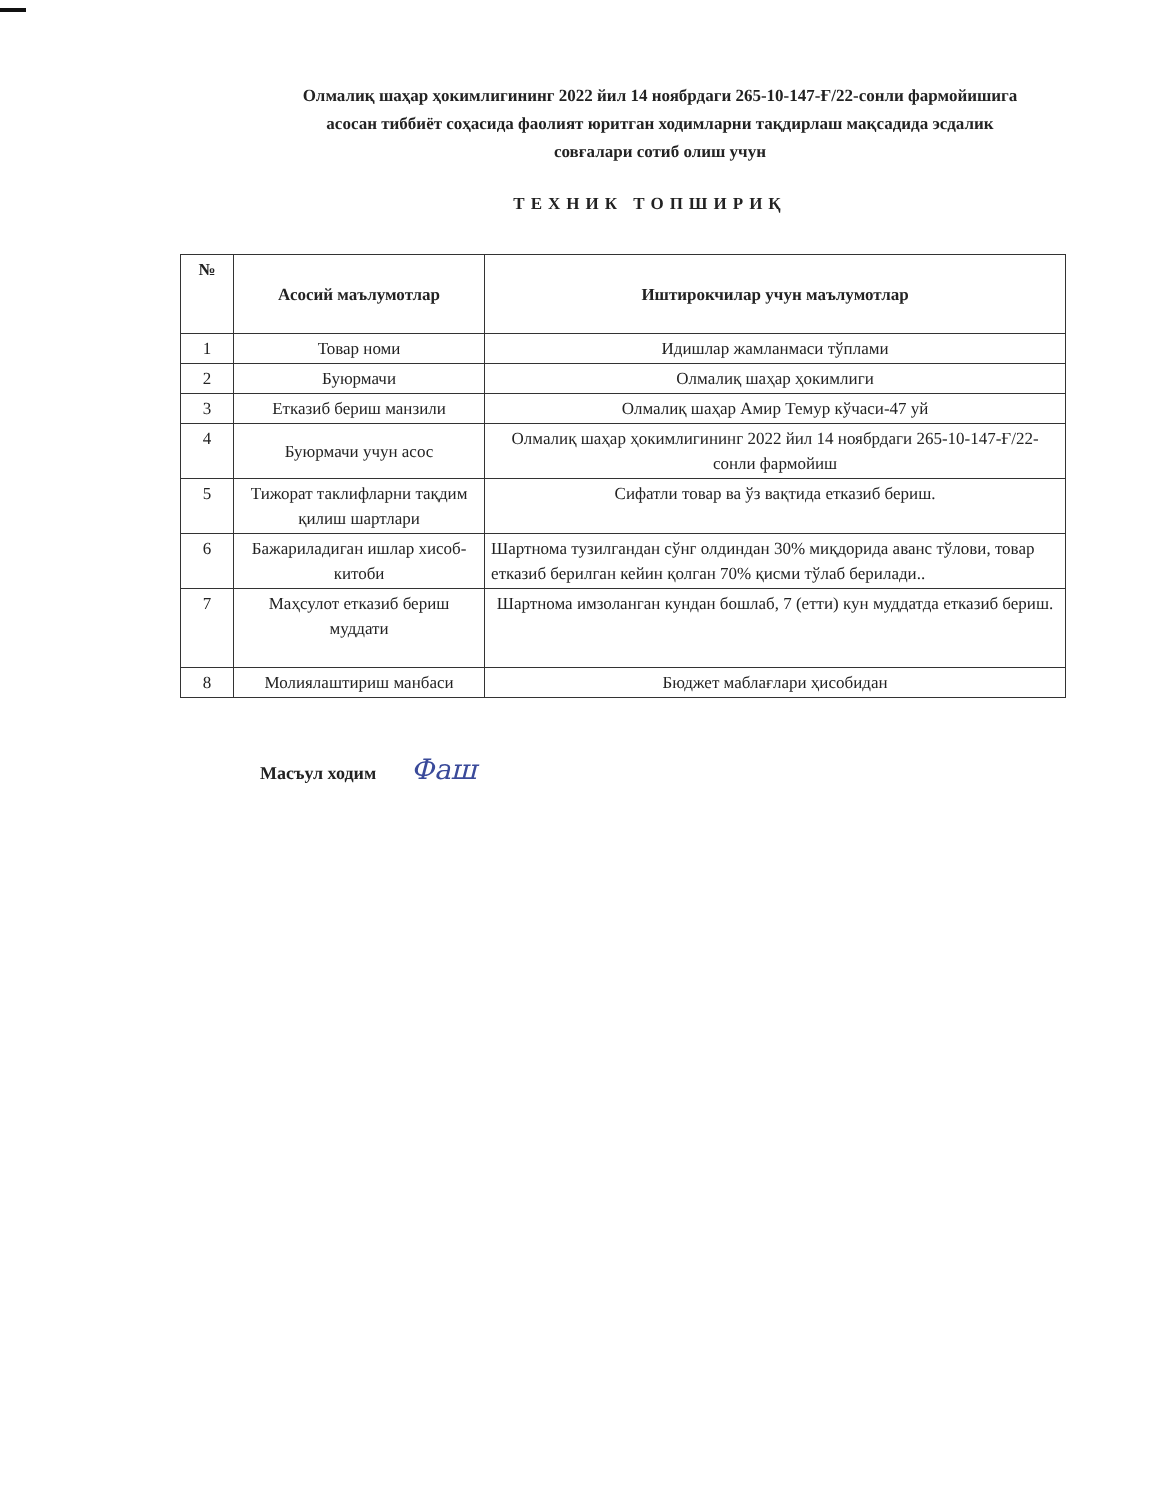Олмалиқ шаҳар ҳокимлигининг 2022 йил 14 ноябрдаги 265-10-147-Ғ/22-сонли фармойишига асосан тиббиёт соҳасида фаолият юритган ходимларни тақдирлаш мақсадида эсдалик совғалари сотиб олиш учун
ТЕХНИК ТОПШИРИҚ
| № | Асосий маълумотлар | Иштирокчилар учун маълумотлар |
| --- | --- | --- |
| 1 | Товар номи | Идишлар жамланмаси тўплами |
| 2 | Буюрмачи | Олмалиқ шаҳар ҳокимлиги |
| 3 | Етказиб бериш манзили | Олмалиқ шаҳар Амир Темур кўчаси-47 уй |
| 4 | Буюрмачи учун асос | Олмалиқ шаҳар ҳокимлигининг 2022 йил 14 ноябрдаги 265-10-147-Ғ/22-сонли фармойиш |
| 5 | Тижорат таклифларни тақдим қилиш шартлари | Сифатли товар ва ўз вақтида етказиб бериш. |
| 6 | Бажариладиган ишлар хисоб-китоби | Шартнома тузилгандан сўнг олдиндан 30% миқдорида аванс тўлови, товар етказиб берилган кейин қолган 70% қисми тўлаб берилади.. |
| 7 | Маҳсулот етказиб бериш муддати | Шартнома имзоланган кундан бошлаб, 7 (етти) кун муддатда етказиб бериш. |
| 8 | Молиялаштириш манбаси | Бюджет маблағлари ҳисобидан |
Масъул ходим Фаш